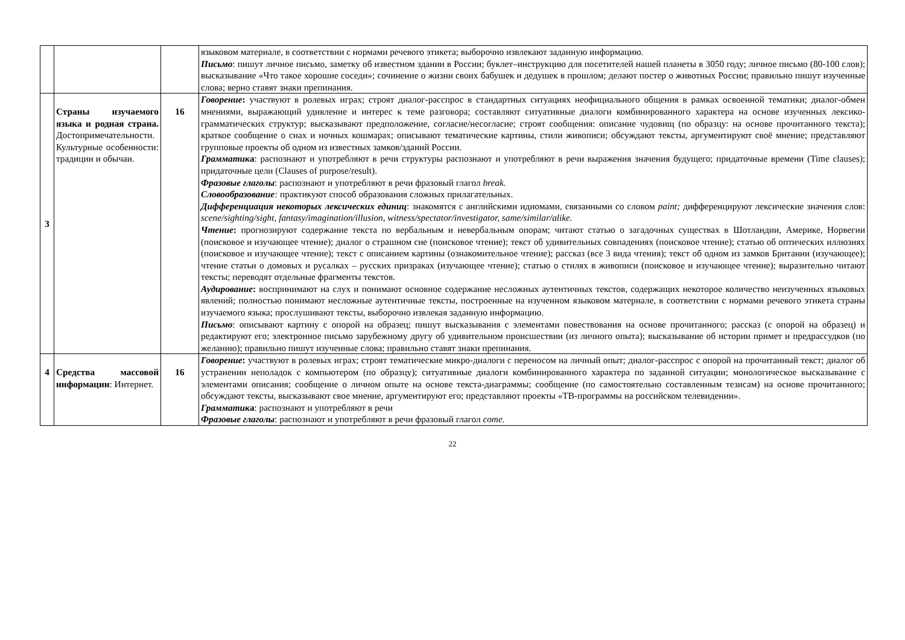| | | | языковом материале, в соответствии с нормами речевого этикета; выборочно извлекают заданную информацию. Письмо : пишут личное письмо, заметку об известном здании в России; буклет–инструкцию для посетителей нашей планеты в 3050 году; личное письмо (80-100 слов); высказывание «Что такое хорошие соседи»; сочинение о жизни своих бабушек и дедушек в прошлом; делают постер о животных России; правильно пишут изученные слова; верно ставят знаки препинания. |
| 3 | Страны изучаемого языка и родная страна. Достопримечательности. Культурные особенности: традиции и обычаи. | 16 | Говорение : участвуют в ролевых играх; строят диалог-расспрос в стандартных ситуациях неофициального общения в рамках освоенной тематики; диалог-обмен мнениями, выражающий удивление и интерес к теме разговора; составляют ситуативные диалоги комбинированного характера на основе изученных лексико-грамматических структур; высказывают предположение, согласие/несогласие; строят сообщения: описание чудовищ (по образцу: на основе прочитанного текста); краткое сообщение о снах и ночных кошмарах; описывают тематические картины, стили живописи; обсуждают тексты, аргументируют своё мнение; представляют групповые проекты об одном из известных замков/зданий России. Грамматик а : распознают и употребляют в речи структуры распознают и употребляют в речи выражения значения будущего; придаточные времени (Time clauses); придаточные цели (Clauses of purpose/result). Фразовые глаголы : распознают и употребляют в речи фразовый глагол break. Словообразование : практикуют способ образования сложных прилагательных. Дифференциация некоторых лексических единиц : знакомятся с английскими идиомами, связанными со словом paint; дифференцируют лексические значения слов: scene/sighting/sight, fantasy/imagination/illusion, witness/spectator/investigator, same/similar/alike. Чтение : прогнозируют содержание текста по вербальным и невербальным опорам; читают статью о загадочных существах в Шотландии, Америке, Норвегии (поисковое и изучающее чтение); диалог о страшном сне (поисковое чтение); текст об удивительных совпадениях (поисковое чтение); статью об оптических иллюзиях (поисковое и изучающее чтение); текст с описанием картины (ознакомительное чтение); рассказ (все 3 вида чтения); текст об одном из замков Британии (изучающее); чтение статьи о домовых и русалках – русских призраках (изучающее чтение); статью о стилях в живописи (поисковое и изучающее чтение); выразительно читают тексты; переводят отдельные фрагменты текстов. Аудирование : воспринимают на слух и понимают основное содержание несложных аутентичных текстов, содержащих некоторое количество неизученных языковых явлений; полностью понимают несложные аутентичные тексты, построенные на изученном языковом материале, в соответствии с нормами речевого этикета страны изучаемого языка; прослушивают тексты, выборочно извлекая заданную информацию. Письмо : описывают картину с опорой на образец; пишут высказывания с элементами повествования на основе прочитанного; рассказ (с опорой на образец) и редактируют его; электронное письмо зарубежному другу об удивительном происшествии (из личного опыта); высказывание об истории примет и предрассудков (по желанию); правильно пишут изученные слова; правильно ставят знаки препинания. |
| 4 | Средства массовой информации : Интернет. | 16 | Говорение : участвуют в ролевых играх; строят тематические микро-диалоги с переносом на личный опыт; диалог-расспрос с опорой на прочитанный текст; диалог об устранении неполадок с компьютером (по образцу); ситуативные диалоги комбинированного характера по заданной ситуации; монологическое высказывание с элементами описания; сообщение о личном опыте на основе текста-диаграммы; сообщение (по самостоятельно составленным тезисам) на основе прочитанного; обсуждают тексты, высказывают свое мнение, аргументируют его; представляют проекты «ТВ-программы на российском телевидении». Грамматик а : распознают и употребляют в речи Фразовые глаголы : распознают и употребляют в речи фразовый глагол come. |
22